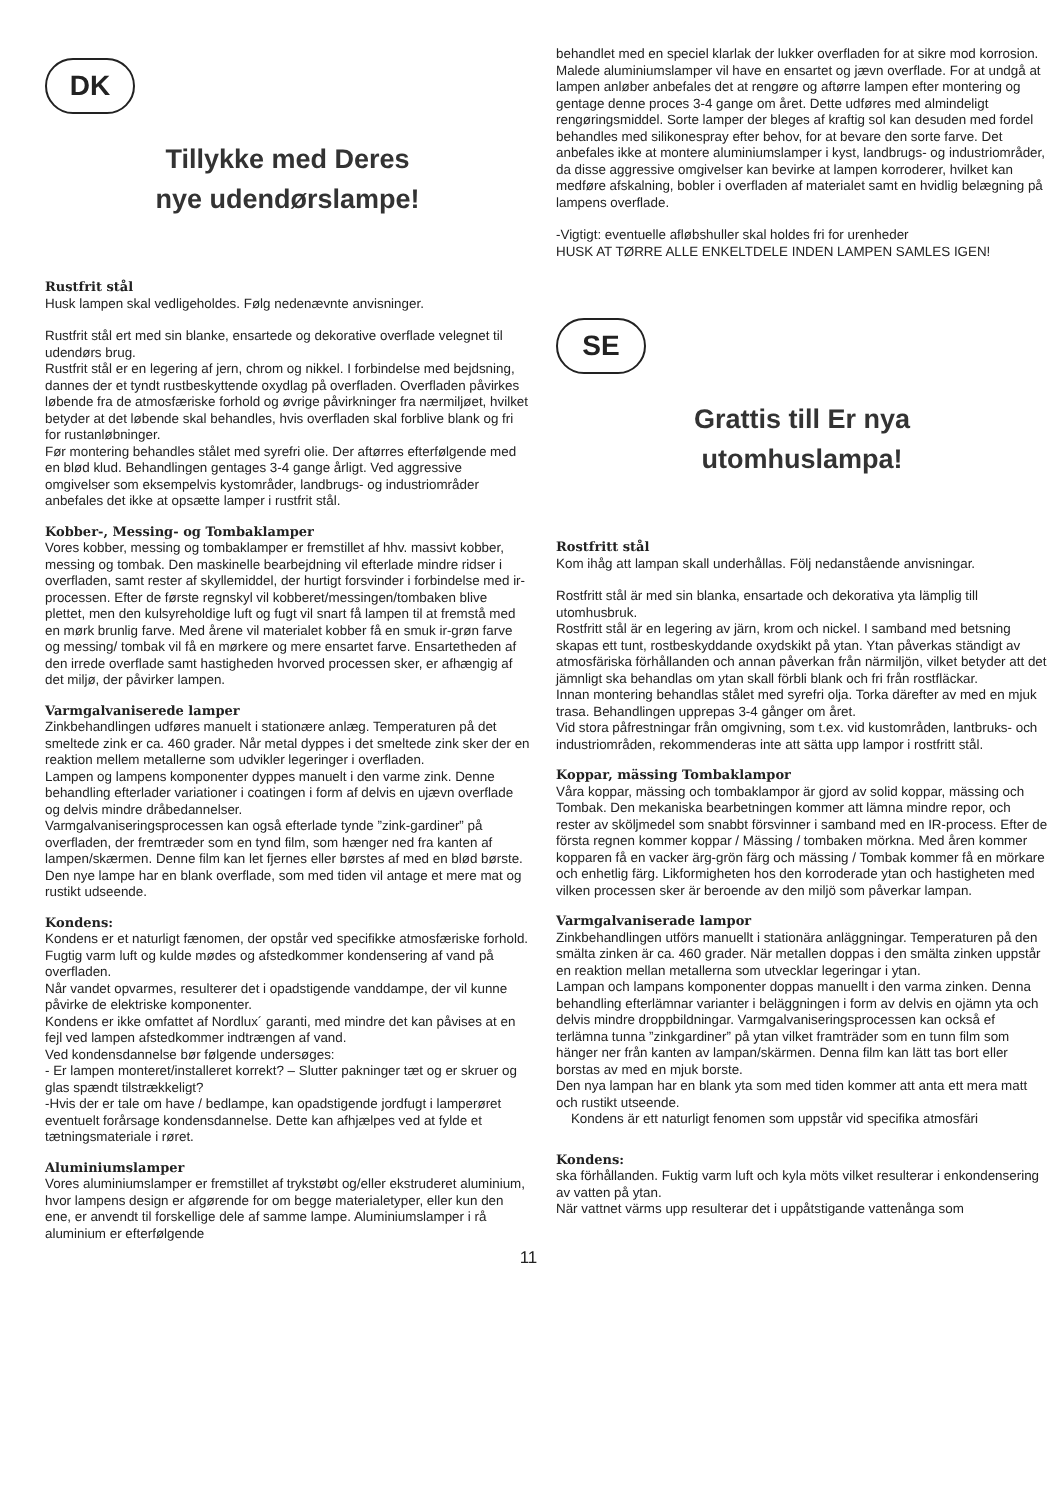DK
Tillykke med Deres
nye udendørslampe!
Rustfrit stål
Husk lampen skal vedligeholdes. Følg nedenævnte anvisninger.
Rustfrit stål ert med sin blanke, ensartede og dekorative overflade velegnet til udendørs brug.
Rustfrit stål er en legering af jern, chrom og nikkel. I forbindelse med bejdsning, dannes der et tyndt rustbeskyttende oxydlag på overfladen. Overfladen påvirkes løbende fra de atmosfæriske forhold og øvrige påvirkninger fra nærmiljøet, hvilket betyder at det løbende skal behandles, hvis overfladen skal forblive blank og fri for rustanløbninger.
Før montering behandles stålet med syrefri olie. Der aftørres efterfølgende med en blød klud. Behandlingen gentages 3-4 gange årligt. Ved aggressive omgivelser som eksempelvis kystområder, landbrugs- og industriområder anbefales det ikke at opsætte lamper i rustfrit stål.
Kobber-, Messing- og Tombaklamper
Vores kobber, messing og tombaklamper er fremstillet af hhv. massivt kobber, messing og tombak. Den maskinelle bearbejdning vil efterlade mindre ridser i overfladen, samt rester af skyllemiddel, der hurtigt forsvinder i forbindelse med ir-processen. Efter de første regnskyl vil kobberet/messingen/tombaken blive plettet, men den kulsyreholdige luft og fugt vil snart få lampen til at fremstå med en mørk brunlig farve. Med årene vil materialet kobber få en smuk ir-grøn farve og messing/ tombak vil få en mørkere og mere ensartet farve. Ensartetheden af den irrede overflade samt hastigheden hvorved processen sker, er afhængig af det miljø, der påvirker lampen.
Varmgalvaniserede lamper
Zinkbehandlingen udføres manuelt i stationære anlæg. Temperaturen på det smeltede zink er ca. 460 grader. Når metal dyppes i det smeltede zink sker der en reaktion mellem metallerne som udvikler legeringer i overfladen.
Lampen og lampens komponenter dyppes manuelt i den varme zink. Denne behandling efterlader variationer i coatingen i form af delvis en ujævn overflade og delvis mindre dråbedannelser.
Varmgalvaniseringsprocessen kan også efterlade tynde ”zink-gardiner” på overfladen, der fremtræder som en tynd film, som hænger ned fra kanten af lampen/skærmen. Denne film kan let fjernes eller børstes af med en blød børste.
Den nye lampe har en blank overflade, som med tiden vil antage et mere mat og rustikt udseende.
Kondens:
Kondens er et naturligt fænomen, der opstår ved specifikke atmosfæriske forhold. Fugtig varm luft og kulde mødes og afstedkommer kondensering af vand på overfladen.
Når vandet opvarmes, resulterer det i opadstigende vanddampe, der vil kunne påvirke de elektriske komponenter.
Kondens er ikke omfattet af Nordlux´ garanti, med mindre det kan påvises at en fejl ved lampen afstedkommer indtrængen af vand.
Ved kondensdannelse bør følgende undersøges:
- Er lampen monteret/installeret korrekt? – Slutter pakninger tæt og er skruer og glas spændt tilstrækkeligt?
-Hvis der er tale om have / bedlampe, kan opadstigende jordfugt i lamperøret eventuelt forårsage kondensdannelse. Dette kan afhjælpes ved at fylde et tætningsmateriale i røret.
Aluminiumslamper
Vores aluminiumslamper er fremstillet af trykstøbt og/eller ekstruderet aluminium, hvor lampens design er afgørende for om begge materialetyper, eller kun den ene, er anvendt til forskellige dele af samme lampe. Aluminiumslamper i rå aluminium er efterfølgende
behandlet med en speciel klarlak der lukker overfladen for at sikre mod korrosion. Malede aluminiumslamper vil have en ensartet og jævn overflade. For at undgå at lampen anløber anbefales det at rengøre og aftørre lampen efter montering og gentage denne proces 3-4 gange om året. Dette udføres med almindeligt rengøringsmiddel. Sorte lamper der bleges af kraftig sol kan desuden med fordel behandles med silikonespray efter behov, for at bevare den sorte farve. Det anbefales ikke at montere aluminiumslamper i kyst, landbrugs- og industriområder, da disse aggressive omgivelser kan bevirke at lampen korroderer, hvilket kan medføre afskalning, bobler i overfladen af materialet samt en hvidlig belægning på lampens overflade.
-Vigtigt: eventuelle afløbshuller skal holdes fri for urenheder
HUSK AT TØRRE ALLE ENKELTDELE INDEN LAMPEN SAMLES IGEN!
SE
Grattis till Er nya
utomhuslampa!
Rostfritt stål
Kom ihåg att lampan skall underhållas. Följ nedanstående anvisningar.
Rostfritt stål är med sin blanka, ensartade och dekorativa yta lämplig till utomhusbruk.
Rostfritt stål är en legering av järn, krom och nickel. I samband med betsning skapas ett tunt, rostbeskyddande oxydskikt på ytan. Ytan påverkas ständigt av atmosfäriska förhållanden och annan påverkan från närmiljön, vilket betyder att det jämnligt ska behandlas om ytan skall förbli blank och fri från rostfläckar.
Innan montering behandlas stålet med syrefri olja. Torka därefter av med en mjuk trasa. Behandlingen upprepas 3-4 gånger om året.
Vid stora påfrestningar från omgivning, som t.ex. vid kustområden, lantbruks- och industriområden, rekommenderas inte att sätta upp lampor i rostfritt stål.
Koppar, mässing Tombaklampor
Våra koppar, mässing och tombaklampor är gjord av solid koppar, mässing och Tombak. Den mekaniska bearbetningen kommer att lämna mindre repor, och rester av sköljmedel som snabbt försvinner i samband med en IR-process. Efter de första regnen kommer koppar / Mässing / tombaken mörkna. Med åren kommer kopparen få en vacker ärg-grön färg och mässing / Tombak kommer få en mörkare och enhetlig färg. Likformigheten hos den korroderade ytan och hastigheten med vilken processen sker är beroende av den miljö som påverkar lampan.
Varmgalvaniserade lampor
Zinkbehandlingen utförs manuellt i stationära anläggningar. Temperaturen på den smälta zinken är ca. 460 grader. När metallen doppas i den smälta zinken uppstår en reaktion mellan metallerna som utvecklar legeringar i ytan.
Lampan och lampans komponenter doppas manuellt i den varma zinken. Denna behandling efterlämnar varianter i beläggningen i form av delvis en ojämn yta och delvis mindre droppbildningar. Varmgalvaniseringsprocessen kan också ef terlämna tunna ”zinkgardiner” på ytan vilket framträder som en tunn film som hänger ner från kanten av lampan/skärmen. Denna film kan lätt tas bort eller borstas av med en mjuk borste.
Den nya lampan har en blank yta som med tiden kommer att anta ett mera matt och rustikt utseende.
Kondens är ett naturligt fenomen som uppstår vid specifika atmosfäri
Kondens:
ska förhållanden. Fuktig varm luft och kyla möts vilket resulterar i enkondensering av vatten på ytan.
När vattnet värms upp resulterar det i uppåtstigande vattenånga som
11